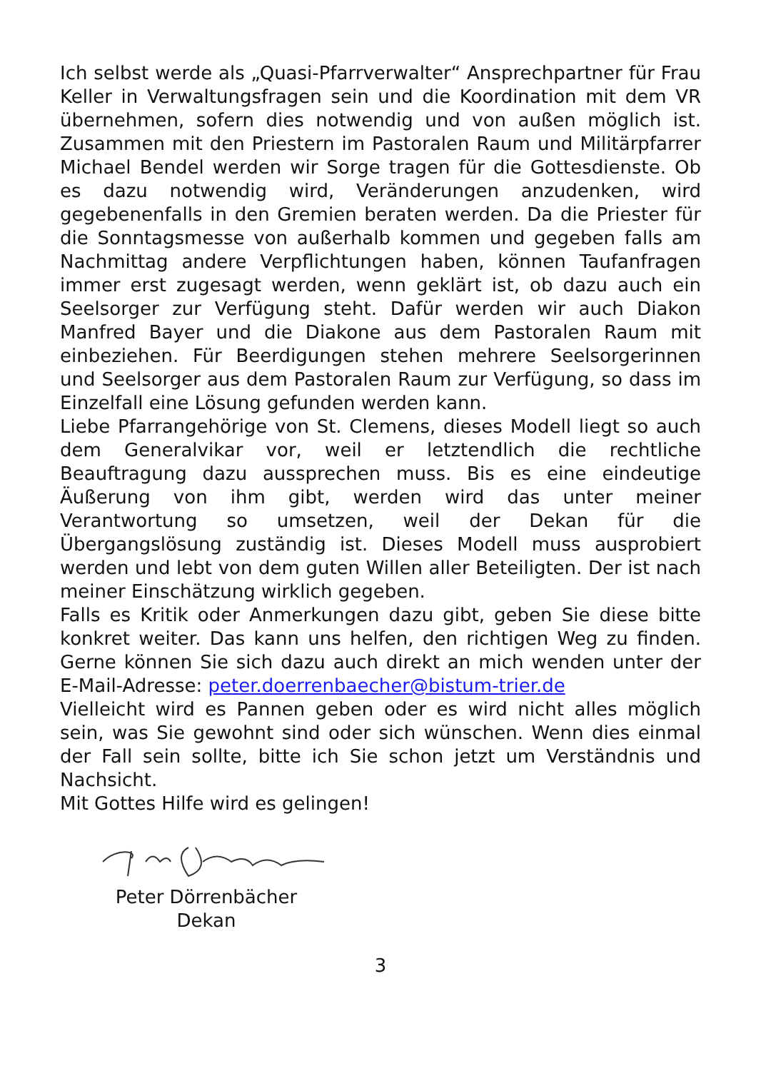Ich selbst werde als „Quasi-Pfarrverwalter“ Ansprechpartner für Frau Keller in Verwaltungsfragen sein und die Koordination mit dem VR übernehmen, sofern dies notwendig und von außen möglich ist. Zusammen mit den Priestern im Pastoralen Raum und Militärpfarrer Michael Bendel werden wir Sorge tragen für die Gottesdienste. Ob es dazu notwendig wird, Veränderungen anzudenken, wird gegebenenfalls in den Gremien beraten werden. Da die Priester für die Sonntagsmesse von außerhalb kommen und gegeben falls am Nachmittag andere Verpflichtungen haben, können Taufanfragen immer erst zugesagt werden, wenn geklärt ist, ob dazu auch ein Seelsorger zur Verfügung steht. Dafür werden wir auch Diakon Manfred Bayer und die Diakone aus dem Pastoralen Raum mit einbeziehen. Für Beerdigungen stehen mehrere Seelsorgerinnen und Seelsorger aus dem Pastoralen Raum zur Verfügung, so dass im Einzelfall eine Lösung gefunden werden kann.
Liebe Pfarrangehörige von St. Clemens, dieses Modell liegt so auch dem Generalvikar vor, weil er letztendlich die rechtliche Beauftragung dazu aussprechen muss. Bis es eine eindeutige Äußerung von ihm gibt, werden wird das unter meiner Verantwortung so umsetzen, weil der Dekan für die Übergangslösung zuständig ist. Dieses Modell muss ausprobiert werden und lebt von dem guten Willen aller Beteiligten. Der ist nach meiner Einschätzung wirklich gegeben.
Falls es Kritik oder Anmerkungen dazu gibt, geben Sie diese bitte konkret weiter. Das kann uns helfen, den richtigen Weg zu finden. Gerne können Sie sich dazu auch direkt an mich wenden unter der E-Mail-Adresse: peter.doerrenbaecher@bistum-trier.de
Vielleicht wird es Pannen geben oder es wird nicht alles möglich sein, was Sie gewohnt sind oder sich wünschen. Wenn dies einmal der Fall sein sollte, bitte ich Sie schon jetzt um Verständnis und Nachsicht.
Mit Gottes Hilfe wird es gelingen!
Peter Dörrenbächer
Dekan
3